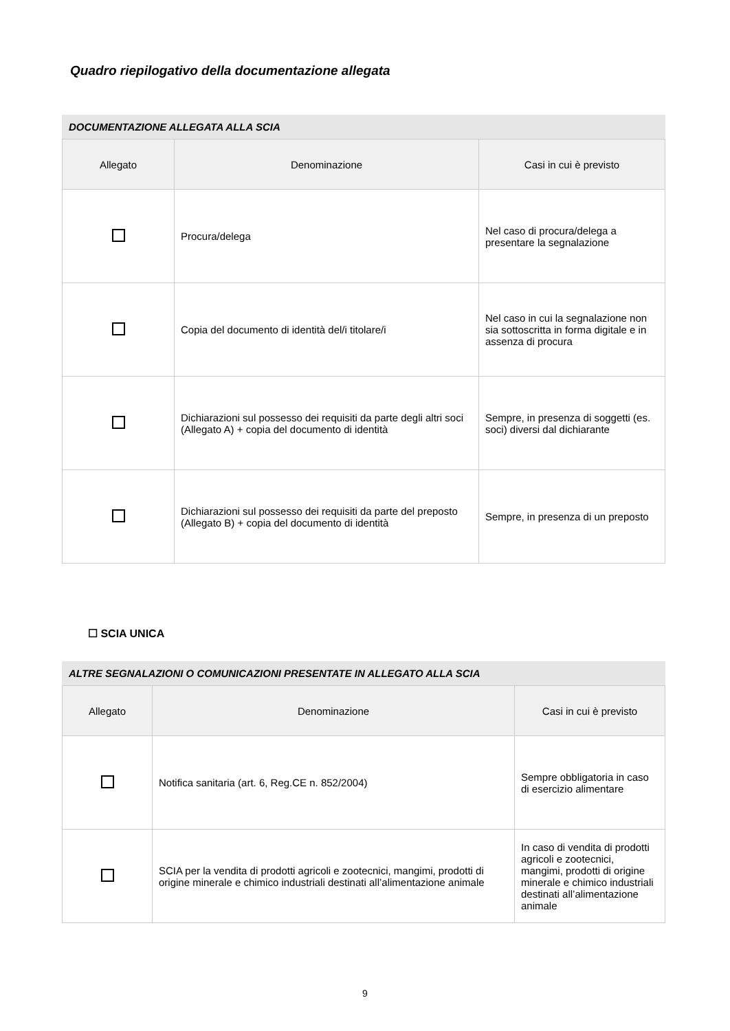Quadro riepilogativo della documentazione allegata
DOCUMENTAZIONE ALLEGATA ALLA SCIA
| Allegato | Denominazione | Casi in cui è previsto |
| --- | --- | --- |
| | Procura/delega | Nel caso di procura/delega a presentare la segnalazione |
| | Copia del documento di identità del/i titolare/i | Nel caso in cui la segnalazione non sia sottoscritta in forma digitale e in assenza di procura |
| | Dichiarazioni sul possesso dei requisiti da parte degli altri soci (Allegato A) + copia del documento di identità | Sempre, in presenza di soggetti (es. soci) diversi dal dichiarante |
| | Dichiarazioni sul possesso dei requisiti da parte del preposto (Allegato B) + copia del documento di identità | Sempre, in presenza di un preposto |
☐ SCIA UNICA
ALTRE SEGNALAZIONI O COMUNICAZIONI PRESENTATE IN ALLEGATO ALLA SCIA
| Allegato | Denominazione | Casi in cui è previsto |
| --- | --- | --- |
| | Notifica sanitaria (art. 6, Reg.CE n. 852/2004) | Sempre obbligatoria in caso di esercizio alimentare |
| | SCIA per la vendita di prodotti agricoli e zootecnici, mangimi, prodotti di origine minerale e chimico industriali destinati all’alimentazione animale | In caso di vendita di prodotti agricoli e zootecnici, mangimi, prodotti di origine minerale e chimico industriali destinati all’alimentazione animale |
9